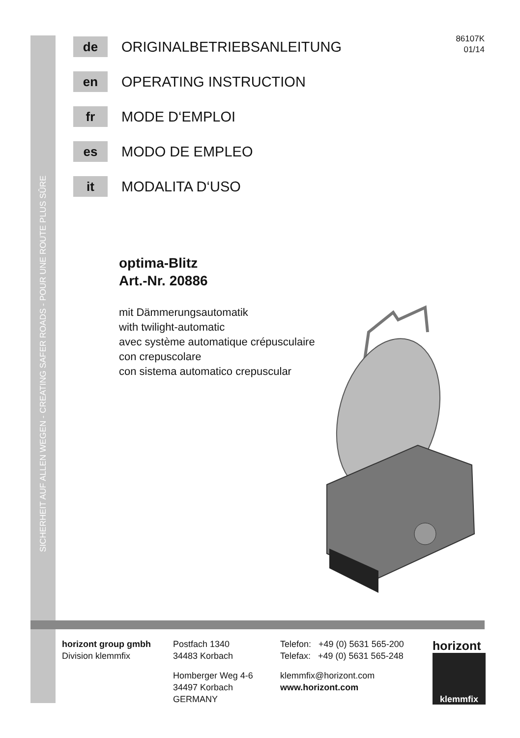SICHERHEIT AUF ALLEN WEGEN - CREATING SAFER ROADS - POUR UNE ROUTE PLUS SÛRE
86107K
01/14
de
ORIGINALBETRIEBSANLEITUNG
en
OPERATING INSTRUCTION
fr
MODE D‘EMPLOI
es
MODO DE EMPLEO
it
MODALITA D‘USO
optima-Blitz
Art.-Nr. 20886
mit Dämmerungsautomatik
with twilight-automatic
avec système automatique crépusculaire
con crepuscolare
con sistema automatico crepuscular
horizont group gmbh
Division klemmfix
Postfach 1340
34483 Korbach
Homberger Weg 4-6
34497 Korbach
GERMANY
Telefon: +49 (0) 5631 565-200
Telefax: +49 (0) 5631 565-248
klemmfix@horizont.com
www.horizont.com
horizont
klemmfix